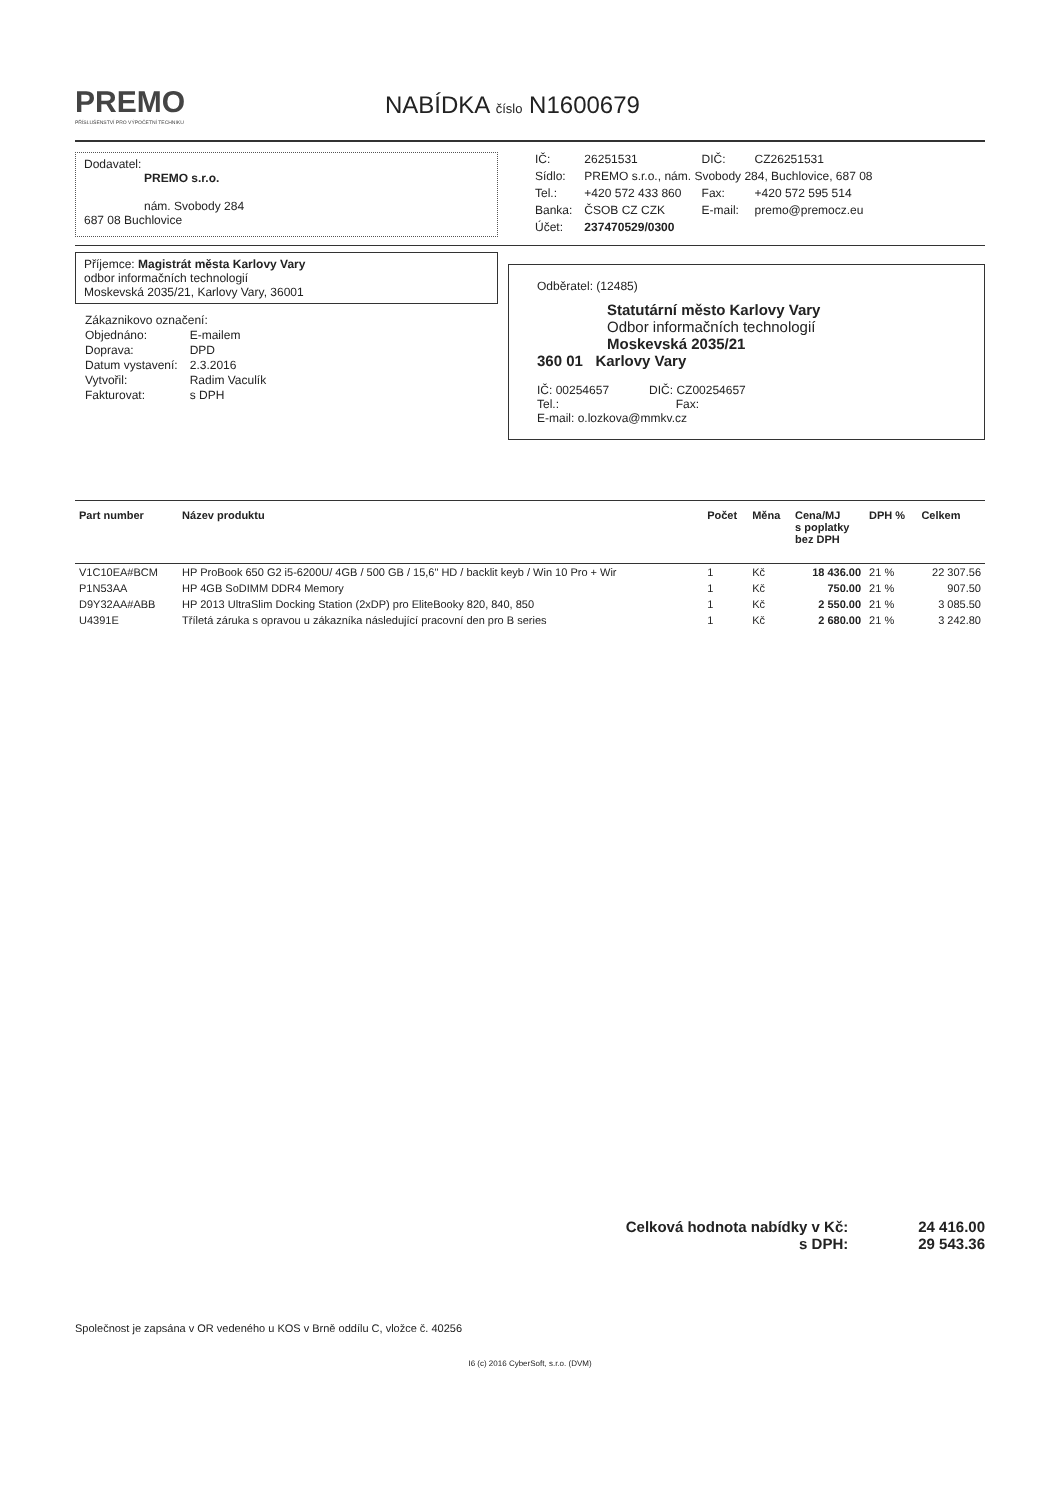PREMO
PŘÍSLUŠENSTVÍ PRO VÝPOČETNÍ TECHNIKU
NABÍDKA číslo N1600679
Dodavatel:
PREMO s.r.o.
nám. Svobody 284
687 08 Buchlovice
| IČ: | 26251531 | DIČ: | CZ26251531 |
| Sídlo: | PREMO s.r.o., nám. Svobody 284, Buchlovice, 687 08 | | |
| Tel.: | +420 572 433 860 | Fax: | +420 572 595 514 |
| Banka: | ČSOB CZ CZK | E-mail: | premo@premocz.eu |
| Účet: | 237470529/0300 | | |
Příjemce: Magistrát města Karlovy Vary
odbor informačních technologií
Moskevská 2035/21, Karlovy Vary, 36001
| Zákaznikovo označení: | |
| Objednáno: | E-mailem |
| Doprava: | DPD |
| Datum vystavení: | 2.3.2016 |
| Vytvořil: | Radim Vaculík |
| Fakturovat: | s DPH |
Odběratel: (12485)
Statutární město Karlovy Vary
Odbor informačních technologií
Moskevská 2035/21
360 01 Karlovy Vary
IČ: 00254657 DIČ: CZ00254657
Tel.: Fax:
E-mail: o.lozkova@mmkv.cz
| Part number | Název produktu | Počet | Měna | Cena/MJ s poplatky bez DPH | DPH % | Celkem |
| --- | --- | --- | --- | --- | --- | --- |
| V1C10EA#BCM | HP ProBook 650 G2 i5-6200U/ 4GB / 500 GB / 15,6" HD / backlit keyb / Win 10 Pro + Wir | 1 | Kč | 18 436.00 | 21 % | 22 307.56 |
| P1N53AA | HP 4GB SoDIMM DDR4 Memory | 1 | Kč | 750.00 | 21 % | 907.50 |
| D9Y32AA#ABB | HP 2013 UltraSlim Docking Station (2xDP) pro EliteBooky 820, 840, 850 | 1 | Kč | 2 550.00 | 21 % | 3 085.50 |
| U4391E | Tříletá záruka s opravou u zákazníka následující pracovní den pro B series | 1 | Kč | 2 680.00 | 21 % | 3 242.80 |
Celková hodnota nabídky v Kč:
s DPH:
24 416.00
29 543.36
Společnost je zapsána v OR vedeného u KOS v Brně oddílu C, vložce č. 40256
I6 (c) 2016 CyberSoft, s.r.o. (DVM)